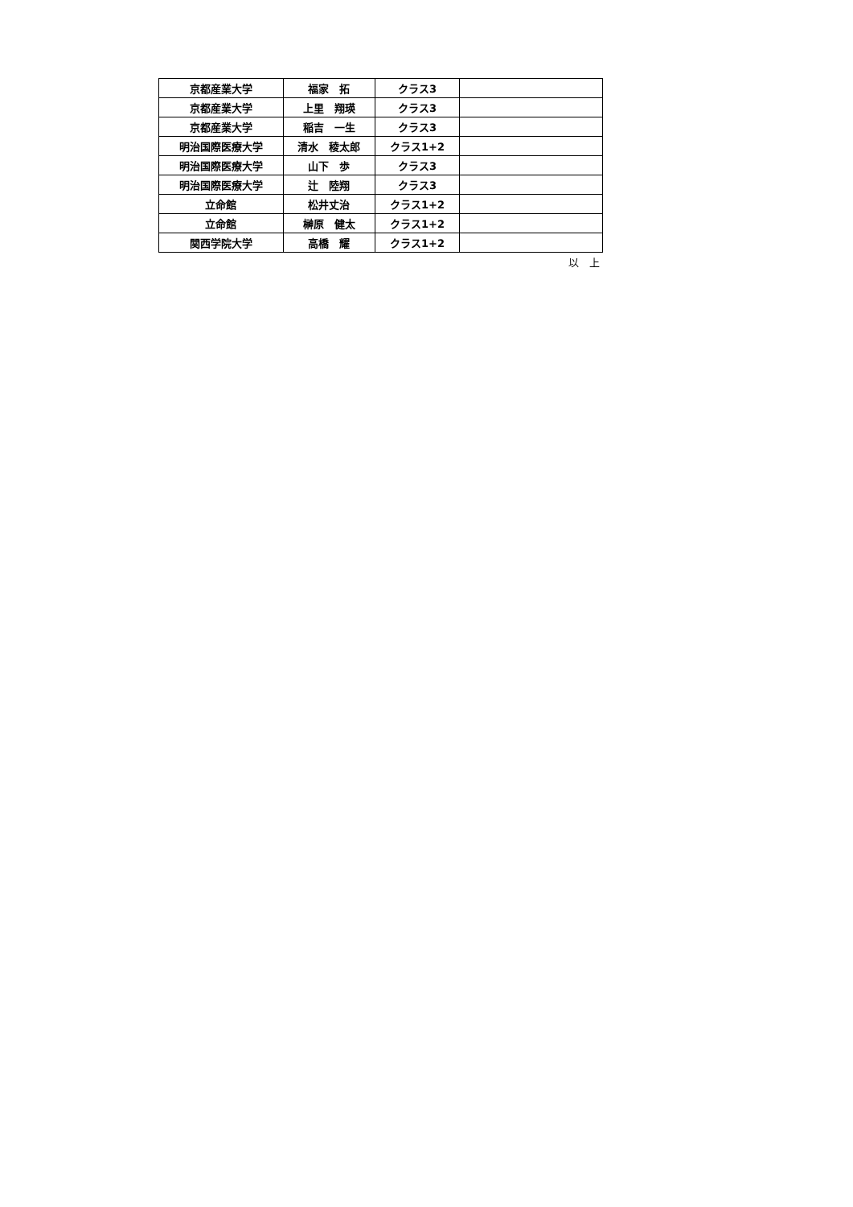| 京都産業大学 | 福家 拓 | クラス3 | |
| 京都産業大学 | 上里 翔瑛 | クラス3 | |
| 京都産業大学 | 稲吉 一生 | クラス3 | |
| 明治国際医療大学 | 清水 稜太郎 | クラス1+2 | |
| 明治国際医療大学 | 山下 歩 | クラス3 | |
| 明治国際医療大学 | 辻 陸翔 | クラス3 | |
| 立命館 | 松井丈治 | クラス1+2 | |
| 立命館 | 榊原 健太 | クラス1+2 | |
| 関西学院大学 | 高橋 耀 | クラス1+2 | |
以　上